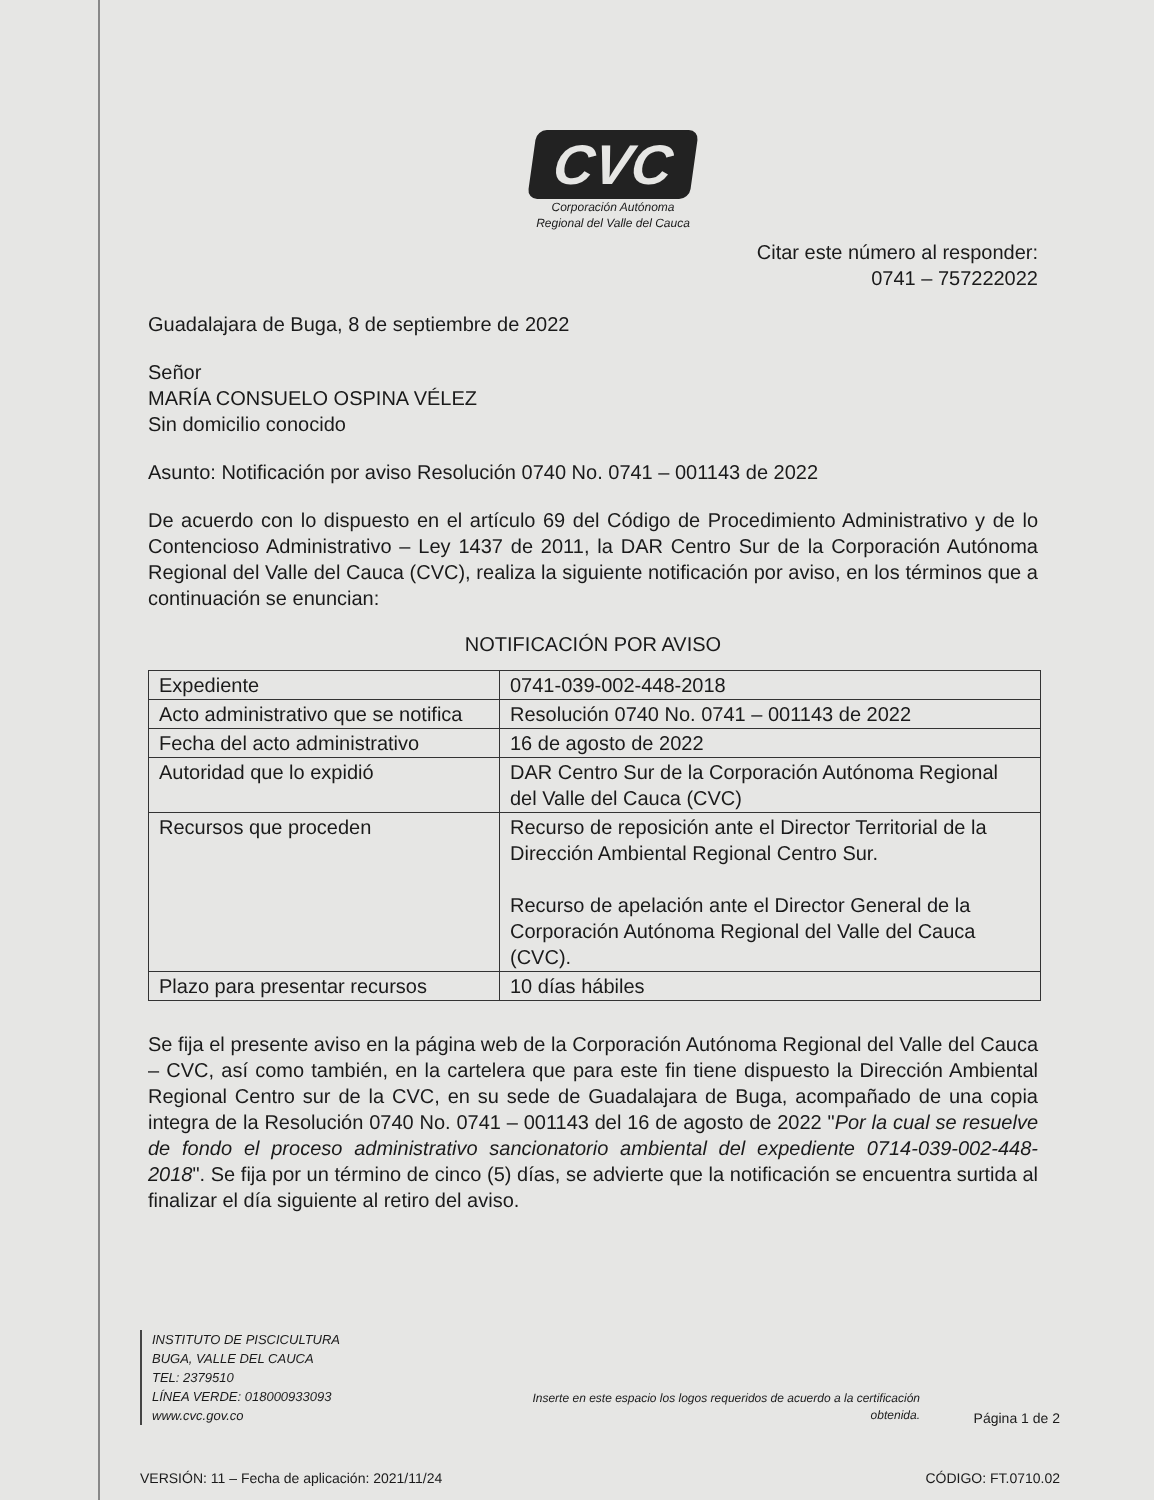CVC
Corporación Autónoma
Regional del Valle del Cauca
Citar este número al responder:
0741 – 757222022
Guadalajara de Buga, 8 de septiembre de 2022
Señor
MARÍA CONSUELO OSPINA VÉLEZ
Sin domicilio conocido
Asunto: Notificación por aviso Resolución 0740 No. 0741 – 001143 de 2022
De acuerdo con lo dispuesto en el artículo 69 del Código de Procedimiento Administrativo y de lo Contencioso Administrativo – Ley 1437 de 2011, la DAR Centro Sur de la Corporación Autónoma Regional del Valle del Cauca (CVC), realiza la siguiente notificación por aviso, en los términos que a continuación se enuncian:
NOTIFICACIÓN POR AVISO
| Expediente | 0741-039-002-448-2018 |
| Acto administrativo que se notifica | Resolución 0740 No. 0741 – 001143 de 2022 |
| Fecha del acto administrativo | 16 de agosto de 2022 |
| Autoridad que lo expidió | DAR Centro Sur de la Corporación Autónoma Regional del Valle del Cauca (CVC) |
| Recursos que proceden | Recurso de reposición ante el Director Territorial de la Dirección Ambiental Regional Centro Sur. Recurso de apelación ante el Director General de la Corporación Autónoma Regional del Valle del Cauca (CVC). |
| Plazo para presentar recursos | 10 días hábiles |
Se fija el presente aviso en la página web de la Corporación Autónoma Regional del Valle del Cauca – CVC, así como también, en la cartelera que para este fin tiene dispuesto la Dirección Ambiental Regional Centro sur de la CVC, en su sede de Guadalajara de Buga, acompañado de una copia integra de la Resolución 0740 No. 0741 – 001143 del 16 de agosto de 2022 "Por la cual se resuelve de fondo el proceso administrativo sancionatorio ambiental del expediente 0714-039-002-448-2018". Se fija por un término de cinco (5) días, se advierte que la notificación se encuentra surtida al finalizar el día siguiente al retiro del aviso.
INSTITUTO DE PISCICULTURA
BUGA, VALLE DEL CAUCA
TEL: 2379510
LÍNEA VERDE: 018000933093
www.cvc.gov.co
Inserte en este espacio los logos requeridos de acuerdo a la certificación obtenida.
Página 1 de 2
VERSIÓN: 11 – Fecha de aplicación: 2021/11/24
CÓDIGO: FT.0710.02